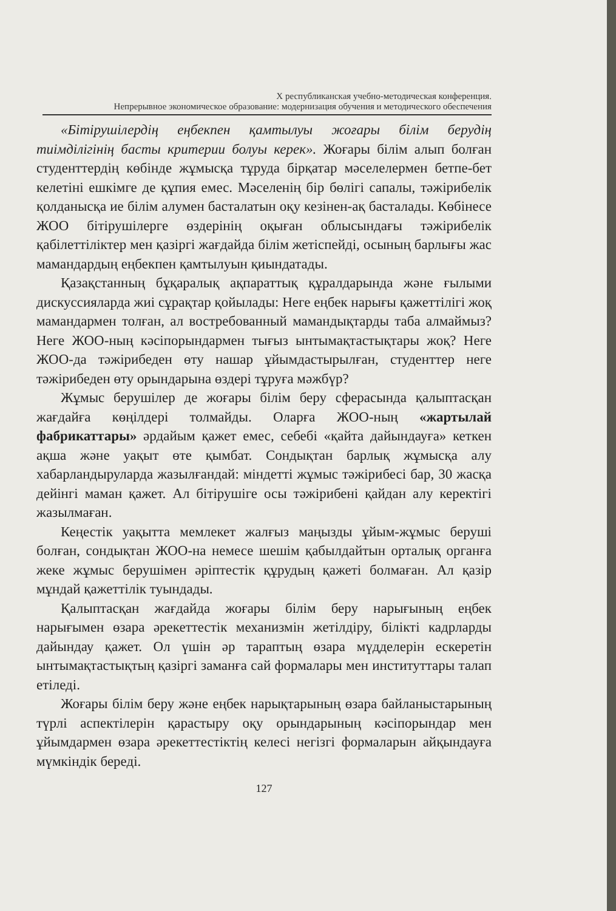X республиканская учебно-методическая конференция.
Непрерывное экономическое образование: модернизация обучения и методического обеспечения
«Бітірушілердің еңбекпен қамтылуы жоғары білім берудің тиімділігінің басты критерии болуы керек». Жоғары білім алып болған студенттердің көбінде жұмысқа тұруда бірқатар мәселелермен бетпе-бет келетіні ешкімге де құпия емес. Мәселенің бір бөлігі сапалы, тәжірибелік қолданысқа ие білім алумен басталатын оқу кезінен-ақ басталады. Көбінесе ЖОО бітірушілерге өздерінің оқыған облысындағы тәжірибелік қабілеттіліктер мен қазіргі жағдайда білім жетіспейді, осының барлығы жас мамандардың еңбекпен қамтылуын қиындатады.
Қазақстанның бұқаралық ақпараттық құралдарында және ғылыми дискуссияларда жиі сұрақтар қойылады: Неге еңбек нарығы қажеттілігі жоқ мамандармен толған, ал востребованный мамандықтарды таба алмаймыз? Неге ЖОО-ның кәсіпорындармен тығыз ынтымақтастықтары жоқ? Неге ЖОО-да тәжірибеден өту нашар ұйымдастырылған, студенттер неге тәжірибеден өту орындарына өздері тұруға мәжбүр?
Жұмыс берушілер де жоғары білім беру сферасында қалыптасқан жағдайға көңілдері толмайды. Оларға ЖОО-ның «жартылай фабрикаттары» әрдайым қажет емес, себебі «қайта дайындауға» кеткен ақша және уақыт өте қымбат. Сондықтан барлық жұмысқа алу хабарландыруларда жазылғандай: міндетті жұмыс тәжірибесі бар, 30 жасқа дейінгі маман қажет. Ал бітірушіге осы тәжірибені қайдан алу керектігі жазылмаған.
Кеңестік уақытта мемлекет жалғыз маңызды ұйым-жұмыс беруші болған, сондықтан ЖОО-на немесе шешім қабылдайтын орталық органға жеке жұмыс берушімен әріптестік құрудың қажеті болмаған. Ал қазір мұндай қажеттілік туындады.
Қалыптасқан жағдайда жоғары білім беру нарығының еңбек нарығымен өзара әрекеттестік механизмін жетілдіру, білікті кадрларды дайындау қажет. Ол үшін әр тараптың өзара мүдделерін ескеретін ынтымақтастықтың қазіргі заманға сай формалары мен институттары талап етіледі.
Жоғары білім беру және еңбек нарықтарының өзара байланыстарының түрлі аспектілерін қарастыру оқу орындарының кәсіпорындар мен ұйымдармен өзара әрекеттестіктің келесі негізгі формаларын айқындауға мүмкіндік береді.
127